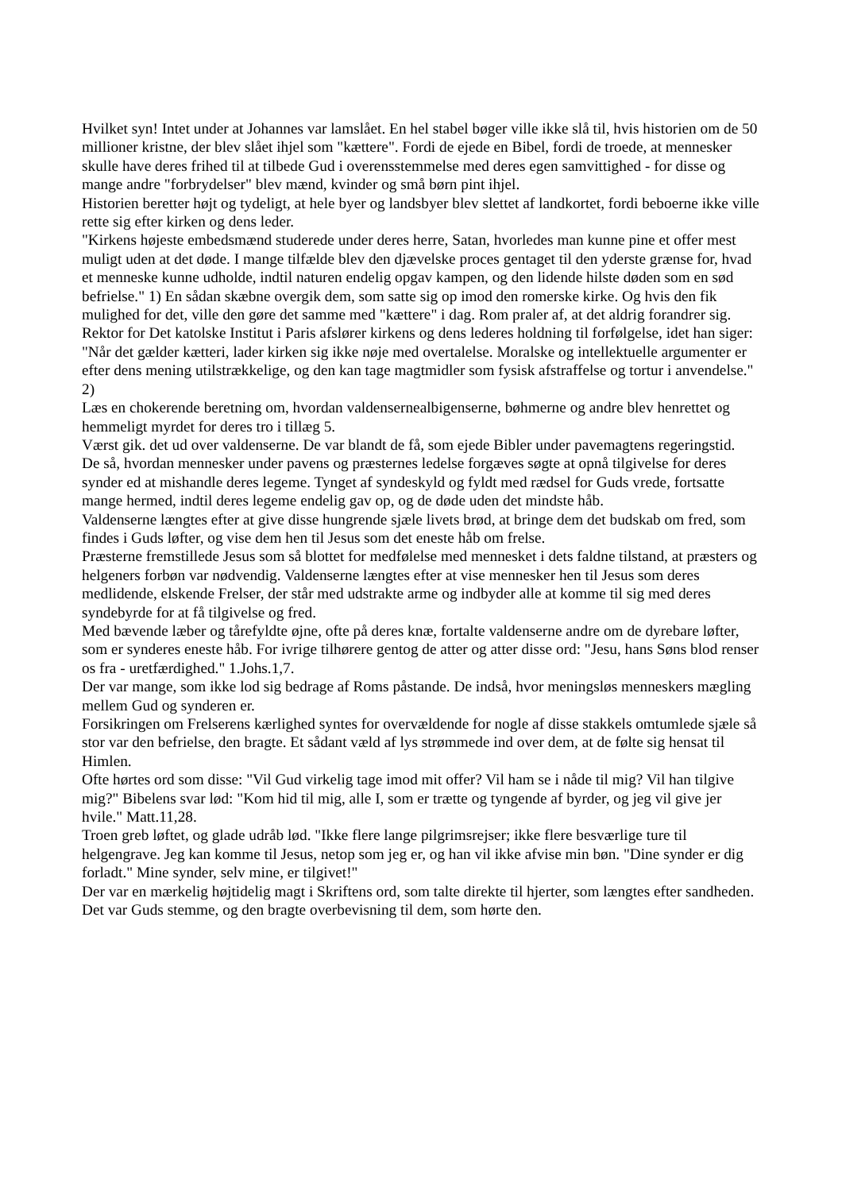Hvilket syn! Intet under at Johannes var lamslået. En hel stabel bøger ville ikke slå til, hvis historien om de 50 millioner kristne, der blev slået ihjel som "kættere". Fordi de ejede en Bibel, fordi de troede, at mennesker skulle have deres frihed til at tilbede Gud i overensstemmelse med deres egen samvittighed - for disse og mange andre "forbrydelser" blev mænd, kvinder og små børn pint ihjel.
Historien beretter højt og tydeligt, at hele byer og landsbyer blev slettet af landkortet, fordi beboerne ikke ville rette sig efter kirken og dens leder.
"Kirkens højeste embedsmænd studerede under deres herre, Satan, hvorledes man kunne pine et offer mest muligt uden at det døde. I mange tilfælde blev den djævelske proces gentaget til den yderste grænse for, hvad et menneske kunne udholde, indtil naturen endelig opgav kampen, og den lidende hilste døden som en sød befrielse." 1) En sådan skæbne overgik dem, som satte sig op imod den romerske kirke. Og hvis den fik mulighed for det, ville den gøre det samme med "kættere" i dag. Rom praler af, at det aldrig forandrer sig. Rektor for Det katolske Institut i Paris afslører kirkens og dens lederes holdning til forfølgelse, idet han siger:
"Når det gælder kætteri, lader kirken sig ikke nøje med overtalelse. Moralske og intellektuelle argumenter er efter dens mening utilstrækkelige, og den kan tage magtmidler som fysisk afstraffelse og tortur i anvendelse." 2)
Læs en chokerende beretning om, hvordan valdensernealbigenserne, bøhmerne og andre blev henrettet og hemmeligt myrdet for deres tro i tillæg 5.
Værst gik. det ud over valdenserne. De var blandt de få, som ejede Bibler under pavemagtens regeringstid.
De så, hvordan mennesker under pavens og præsternes ledelse forgæves søgte at opnå tilgivelse for deres synder ed at mishandle deres legeme. Tynget af syndeskyld og fyldt med rædsel for Guds vrede, fortsatte mange hermed, indtil deres legeme endelig gav op, og de døde uden det mindste håb.
Valdenserne længtes efter at give disse hungrende sjæle livets brød, at bringe dem det budskab om fred, som findes i Guds løfter, og vise dem hen til Jesus som det eneste håb om frelse.
Præsterne fremstillede Jesus som så blottet for medfølelse med mennesket i dets faldne tilstand, at præsters og helgeners forbøn var nødvendig. Valdenserne længtes efter at vise mennesker hen til Jesus som deres medlidende, elskende Frelser, der står med udstrakte arme og indbyder alle at komme til sig med deres syndebyrde for at få tilgivelse og fred.
Med bævende læber og tårefyldte øjne, ofte på deres knæ, fortalte valdenserne andre om de dyrebare løfter, som er synderes eneste håb. For ivrige tilhørere gentog de atter og atter disse ord: "Jesu, hans Søns blod renser os fra - uretfærdighed." 1.Johs.1,7.
Der var mange, som ikke lod sig bedrage af Roms påstande. De indså, hvor meningsløs menneskers mægling mellem Gud og synderen er.
Forsikringen om Frelserens kærlighed syntes for overvældende for nogle af disse stakkels omtumlede sjæle så stor var den befrielse, den bragte. Et sådant væld af lys strømmede ind over dem, at de følte sig hensat til Himlen.
Ofte hørtes ord som disse: "Vil Gud virkelig tage imod mit offer? Vil ham se i nåde til mig? Vil han tilgive mig?" Bibelens svar lød: "Kom hid til mig, alle I, som er trætte og tyngende af byrder, og jeg vil give jer hvile." Matt.11,28.
Troen greb løftet, og glade udråb lød. "Ikke flere lange pilgrimsrejser; ikke flere besværlige ture til helgengrave. Jeg kan komme til Jesus, netop som jeg er, og han vil ikke afvise min bøn. "Dine synder er dig forladt." Mine synder, selv mine, er tilgivet!"
Der var en mærkelig højtidelig magt i Skriftens ord, som talte direkte til hjerter, som længtes efter sandheden. Det var Guds stemme, og den bragte overbevisning til dem, som hørte den.